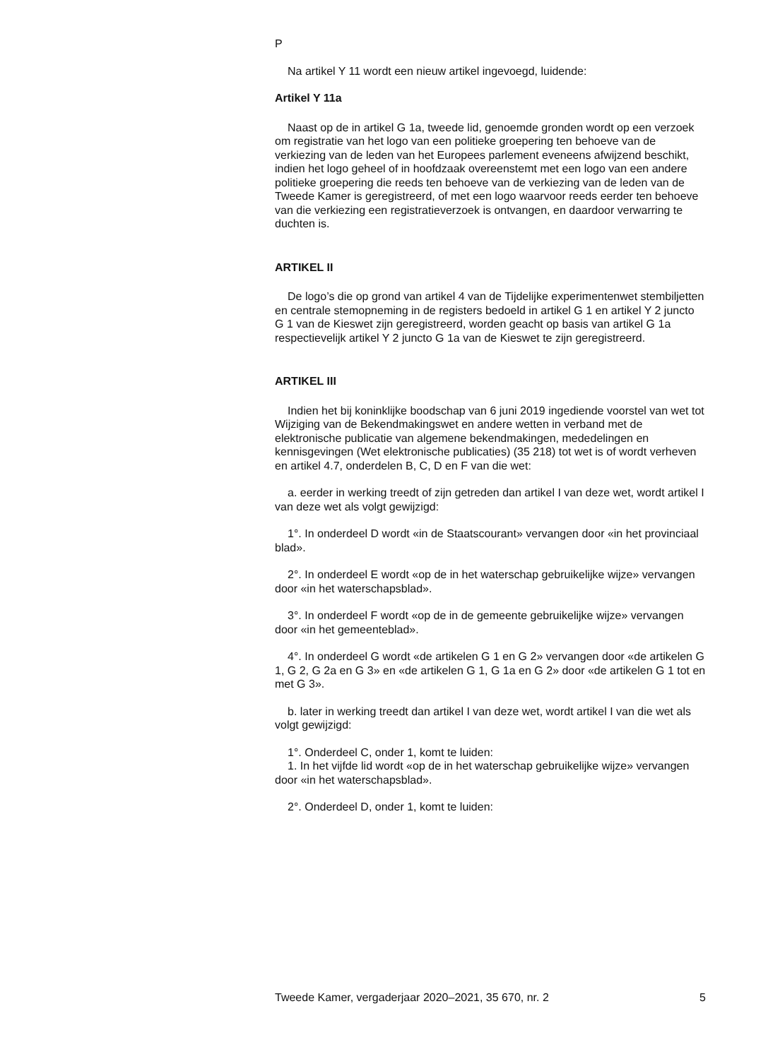P
Na artikel Y 11 wordt een nieuw artikel ingevoegd, luidende:
Artikel Y 11a
Naast op de in artikel G 1a, tweede lid, genoemde gronden wordt op een verzoek om registratie van het logo van een politieke groepering ten behoeve van de verkiezing van de leden van het Europees parlement eveneens afwijzend beschikt, indien het logo geheel of in hoofdzaak overeenstemt met een logo van een andere politieke groepering die reeds ten behoeve van de verkiezing van de leden van de Tweede Kamer is geregistreerd, of met een logo waarvoor reeds eerder ten behoeve van die verkiezing een registratieverzoek is ontvangen, en daardoor verwarring te duchten is.
ARTIKEL II
De logo’s die op grond van artikel 4 van de Tijdelijke experimentenwet stembiljetten en centrale stemopneming in de registers bedoeld in artikel G 1 en artikel Y 2 juncto G 1 van de Kieswet zijn geregistreerd, worden geacht op basis van artikel G 1a respectievelijk artikel Y 2 juncto G 1a van de Kieswet te zijn geregistreerd.
ARTIKEL III
Indien het bij koninklijke boodschap van 6 juni 2019 ingediende voorstel van wet tot Wijziging van de Bekendmakingswet en andere wetten in verband met de elektronische publicatie van algemene bekendmakingen, mededelingen en kennisgevingen (Wet elektronische publicaties) (35 218) tot wet is of wordt verheven en artikel 4.7, onderdelen B, C, D en F van die wet:
a. eerder in werking treedt of zijn getreden dan artikel I van deze wet, wordt artikel I van deze wet als volgt gewijzigd:
1°. In onderdeel D wordt «in de Staatscourant» vervangen door «in het provinciaal blad».
2°. In onderdeel E wordt «op de in het waterschap gebruikelijke wijze» vervangen door «in het waterschapsblad».
3°. In onderdeel F wordt «op de in de gemeente gebruikelijke wijze» vervangen door «in het gemeenteblad».
4°. In onderdeel G wordt «de artikelen G 1 en G 2» vervangen door «de artikelen G 1, G 2, G 2a en G 3» en «de artikelen G 1, G 1a en G 2» door «de artikelen G 1 tot en met G 3».
b. later in werking treedt dan artikel I van deze wet, wordt artikel I van die wet als volgt gewijzigd:
1°. Onderdeel C, onder 1, komt te luiden:
1. In het vijfde lid wordt «op de in het waterschap gebruikelijke wijze» vervangen door «in het waterschapsblad».
2°. Onderdeel D, onder 1, komt te luiden:
Tweede Kamer, vergaderjaar 2020–2021, 35 670, nr. 2 5